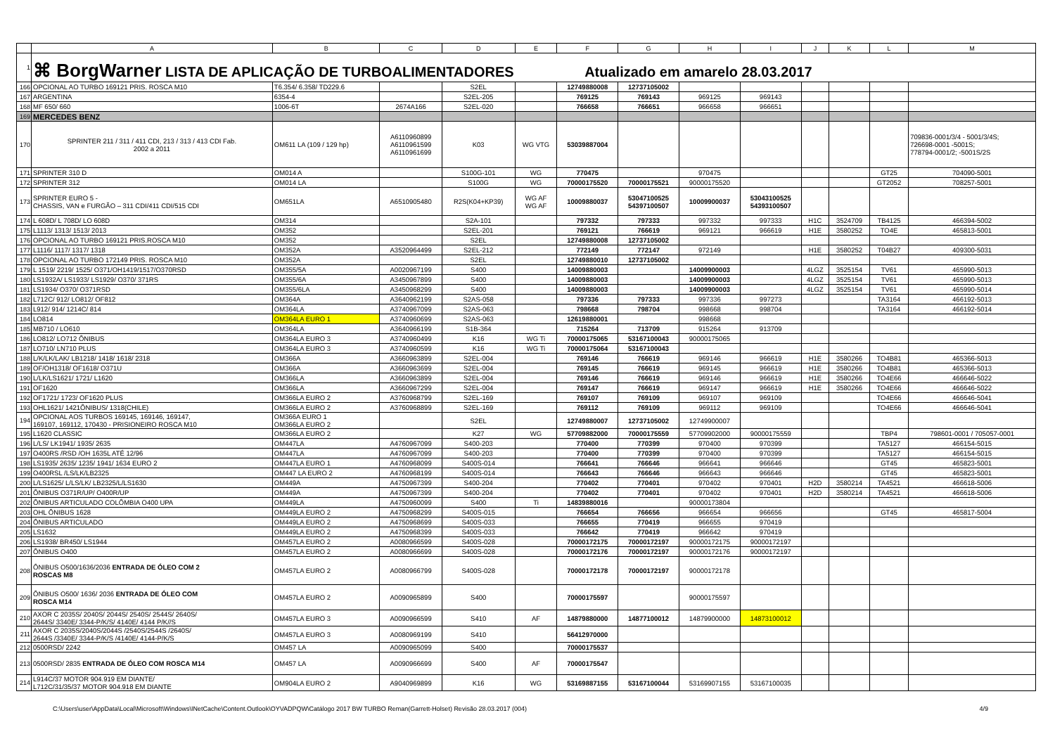| | A | B | C | D | E | F | G | H | I | J | K | L | M |
| --- | --- | --- | --- | --- | --- | --- | --- | --- | --- | --- | --- | --- | --- |
| 1 | ⌘ BorgWarner LISTA DE APLICAÇÃO DE TURBOALIMENTADORES Atualizado em amarelo 28.03.2017 | | | | | | | | | | | | |
| 166 | OPCIONAL AO TURBO 169121 PRIS. ROSCA M10 | T6.354/ 6.358/ TD229.6 | | S2EL | | 12749880008 | 12737105002 | | | | | | |
| 167 | ARGENTINA | 6354-4 | | S2EL-205 | | 769125 | 769143 | 969125 | 969143 | | | | |
| 168 | MF 650/ 660 | 1006-6T | 2674A166 | S2EL-020 | | 766658 | 766651 | 966658 | 966651 | | | | |
| 169 | MERCEDES BENZ | | | | | | | | | | | | |
| 170 | SPRINTER 211 / 311 / 411 CDI, 213 / 313 / 413 CDI Fab. 2002 a 2011 | OM611 LA (109 / 129 hp) | A6110960899 A6110961599 A6110961699 | K03 | WG VTG | 53039887004 | | | | | | | 709836-0001/3/4 - 5001/3/4S; 726698-0001 -5001S; 778794-0001/2; -5001S/2S |
| 171 | SPRINTER 310 D | OM014 A | | S100G-101 | WG | 770475 | | 970475 | | | | GT25 | 704090-5001 |
| 172 | SPRINTER 312 | OM014 LA | | S100G | WG | 70000175520 | 70000175521 | 90000175520 | | | | GT2052 | 708257-5001 |
| 173 | SPRINTER EURO 5 - CHASSIS, VAN e FURGÃO – 311 CDI/411 CDI/515 CDI | OM651LA | A6510905480 | R2S(K04+KP39) | WG AF WG AF | 10009880037 | 53047100525 54397100507 | 10009900037 | 53043100525 54393100507 | | | | |
| 174 | L 608D/ L 708D/ LO 608D | OM314 | | S2A-101 | | 797332 | 797333 | 997332 | 997333 | H1C | 3524709 | TB4125 | 466394-5002 |
| 175 | L1113/ 1313/ 1513/ 2013 | OM352 | | S2EL-201 | | 769121 | 766619 | 969121 | 966619 | H1E | 3580252 | TO4E | 465813-5001 |
| 176 | OPCIONAL AO TURBO 169121 PRIS.ROSCA M10 | OM352 | | S2EL | | 12749880008 | 12737105002 | | | | | | |
| 177 | L1116/ 1117/ 1317/ 1318 | OM352A | A3520964499 | S2EL-212 | | 772149 | 772147 | 972149 | | H1E | 3580252 | T04B27 | 409300-5031 |
| 178 | OPCIONAL AO TURBO 172149 PRIS. ROSCA M10 | OM352A | | S2EL | | 12749880010 | 12737105002 | | | | | | |
| 179 | L 1519/ 2219/ 1525/ O371/OH1419/1517/O370RSD | OM355/5A | A0020967199 | S400 | | 14009880003 | | 14009900003 | | 4LGZ | 3525154 | TV61 | 465990-5013 |
| 180 | LS1932A/ LS1933/ LS1929/ O370/ 371RS | OM355/6A | A3450967899 | S400 | | 14009880003 | | 14009900003 | | 4LGZ | 3525154 | TV61 | 465990-5013 |
| 181 | LS1934/ O370/ O371RSD | OM355/6LA | A3450968299 | S400 | | 14009880003 | | 14009900003 | | 4LGZ | 3525154 | TV61 | 465990-5014 |
| 182 | L712C/ 912/ LO812/ OF812 | OM364A | A3640962199 | S2AS-058 | | 797336 | 797333 | 997336 | 997273 | | | TA3164 | 466192-5013 |
| 183 | L912/ 914/ 1214C/ 814 | OM364LA | A3740967099 | S2AS-063 | | 798668 | 798704 | 998668 | 998704 | | | TA3164 | 466192-5014 |
| 184 | LO814 | OM364LA EURO 1 | A3740960699 | S2AS-063 | | 12619880001 | | 998668 | | | | | |
| 185 | MB710 / LO610 | OM364LA | A3640966199 | S1B-364 | | 715264 | 713709 | 915264 | 913709 | | | | |
| 186 | LO812/ LO712 ÔNIBUS | OM364LA EURO 3 | A3740960499 | K16 | WG Ti | 70000175065 | 53167100043 | 90000175065 | | | | | |
| 187 | LO710/ LN710 PLUS | OM364LA EURO 3 | A3740960599 | K16 | WG Ti | 70000175064 | 53167100043 | | | | | | |
| 188 | L/K/LK/LAK/ LB1218/ 1418/ 1618/ 2318 | OM366A | A3660963899 | S2EL-004 | | 769146 | 766619 | 969146 | 966619 | H1E | 3580266 | TO4B81 | 465366-5013 |
| 189 | OF/OH1318/ OF1618/ O371U | OM366A | A3660963699 | S2EL-004 | | 769145 | 766619 | 969145 | 966619 | H1E | 3580266 | TO4B81 | 465366-5013 |
| 190 | L/LK/LS1621/ 1721/ L1620 | OM366LA | A3660963899 | S2EL-004 | | 769146 | 766619 | 969146 | 966619 | H1E | 3580266 | TO4E66 | 466646-5022 |
| 191 | OF1620 | OM366LA | A3660967299 | S2EL-004 | | 769147 | 766619 | 969147 | 966619 | H1E | 3580266 | TO4E66 | 466646-5022 |
| 192 | OF1721/ 1723/ OF1620 PLUS | OM366LA EURO 2 | A3760968799 | S2EL-169 | | 769107 | 769109 | 969107 | 969109 | | | TO4E66 | 466646-5041 |
| 193 | OHL1621/ 1421ÔNIBUS/ 1318(CHILE) | OM366LA EURO 2 | A3760968899 | S2EL-169 | | 769112 | 769109 | 969112 | 969109 | | | TO4E66 | 466646-5041 |
| 194 | OPCIONAL AOS TURBOS 169145, 169146, 169147, 169107, 169112, 170430 - PRISIONEIRO ROSCA M10 | OM366A EURO 1 OM366LA EURO 2 | | S2EL | | 12749880007 | 12737105002 | 12749900007 | | | | | |
| 195 | L1620 CLASSIC | OM366LA EURO 2 | | K27 | WG | 57709882000 | 70000175559 | 57709902000 | 90000175559 | | | TBP4 | 798601-0001 / 705057-0001 |
| 196 | L/LS/ LK1941/ 1935/ 2635 | OM447LA | A4760967099 | S400-203 | | 770400 | 770399 | 970400 | 970399 | | | TA5127 | 466154-5015 |
| 197 | O400RS /RSD /OH 1635L ATÉ 12/96 | OM447LA | A4760967099 | S400-203 | | 770400 | 770399 | 970400 | 970399 | | | TA5127 | 466154-5015 |
| 198 | LS1935/ 2635/ 1235/ 1941/ 1634 EURO 2 | OM447LA EURO 1 | A4760968099 | S400S-014 | | 766641 | 766646 | 966641 | 966646 | | | GT45 | 465823-5001 |
| 199 | O400RSL /LS/LK/LB2325 | OM447 LA EURO 2 | A4760968199 | S400S-014 | | 766643 | 766646 | 966643 | 966646 | | | GT45 | 465823-5001 |
| 200 | L/LS1625/ L/LS/LK/ LB2325/L/LS1630 | OM449A | A4750967399 | S400-204 | | 770402 | 770401 | 970402 | 970401 | H2D | 3580214 | TA4521 | 466618-5006 |
| 201 | ÔNIBUS O371R/UP/ O400R/UP | OM449A | A4750967399 | S400-204 | | 770402 | 770401 | 970402 | 970401 | H2D | 3580214 | TA4521 | 466618-5006 |
| 202 | ÔNIBUS ARTICULADO COLÔMBIA O400 UPA | OM449LA | A4750960099 | S400 | Ti | 14839880016 | | 90000173804 | | | | | |
| 203 | OHL ÔNIBUS 1628 | OM449LA EURO 2 | A4750968299 | S400S-015 | | 766654 | 766656 | 966654 | 966656 | | | GT45 | 465817-5004 |
| 204 | ÔNIBUS ARTICULADO | OM449LA EURO 2 | A4750968699 | S400S-033 | | 766655 | 770419 | 966655 | 970419 | | | | |
| 205 | LS1632 | OM449LA EURO 2 | A4750968399 | S400S-033 | | 766642 | 770419 | 966642 | 970419 | | | | |
| 206 | LS1938/ BR450/ LS1944 | OM457LA EURO 2 | A0080966599 | S400S-028 | | 70000172175 | 70000172197 | 90000172175 | 90000172197 | | | | |
| 207 | ÔNIBUS O400 | OM457LA EURO 2 | A0080966699 | S400S-028 | | 70000172176 | 70000172197 | 90000172176 | 90000172197 | | | | |
| 208 | ÔNIBUS O500/1636/2036 ENTRADA DE ÓLEO COM 2 ROSCAS M8 | OM457LA EURO 2 | A0080966799 | S400S-028 | | 70000172178 | 70000172197 | 90000172178 | | | | | |
| 209 | ÔNIBUS O500/ 1636/ 2036 ENTRADA DE ÓLEO COM ROSCA M14 | OM457LA EURO 2 | A0090965899 | S400 | | 70000175597 | | 90000175597 | | | | | |
| 210 | AXOR C 2035S/ 2040S/ 2044S/ 2540S/ 2544S/ 2640S/ 2644S/ 3340E/ 3344-P/K/S/ 4140E/ 4144 P/K//S | OM457LA EURO 3 | A0090966599 | S410 | AF | 14879880000 | 14877100012 | 14879900000 | 14873100012 | | | | |
| 211 | AXOR C 2035S/2040S/2044S /2540S/2544S /2640S/ 2644S /3340E/ 3344-P/K/S /4140E/ 4144-P/K/S | OM457LA EURO 3 | A0080969199 | S410 | | 56412970000 | | | | | | | |
| 212 | 0500RSD/ 2242 | OM457 LA | A0090965099 | S400 | | 70000175537 | | | | | | | |
| 213 | 0500RSD/ 2835 ENTRADA DE ÓLEO COM ROSCA M14 | OM457 LA | A0090966699 | S400 | AF | 70000175547 | | | | | | | |
| 214 | L914C/37 MOTOR 904.919 EM DIANTE/ L712C/31/35/37 MOTOR 904.918 EM DIANTE | OM904LA EURO 2 | A9040969899 | K16 | WG | 53169887155 | 53167100044 | 53169907155 | 53167100035 | | | | |
C:\Users\user\AppData\Local\Microsoft\Windows\INetCache\Content.Outlook\OYVADPQW\Catálogo 2017 BW TURBO Reman(Garrett-Holset) Revisão 28.03.2017 (004) 4/9